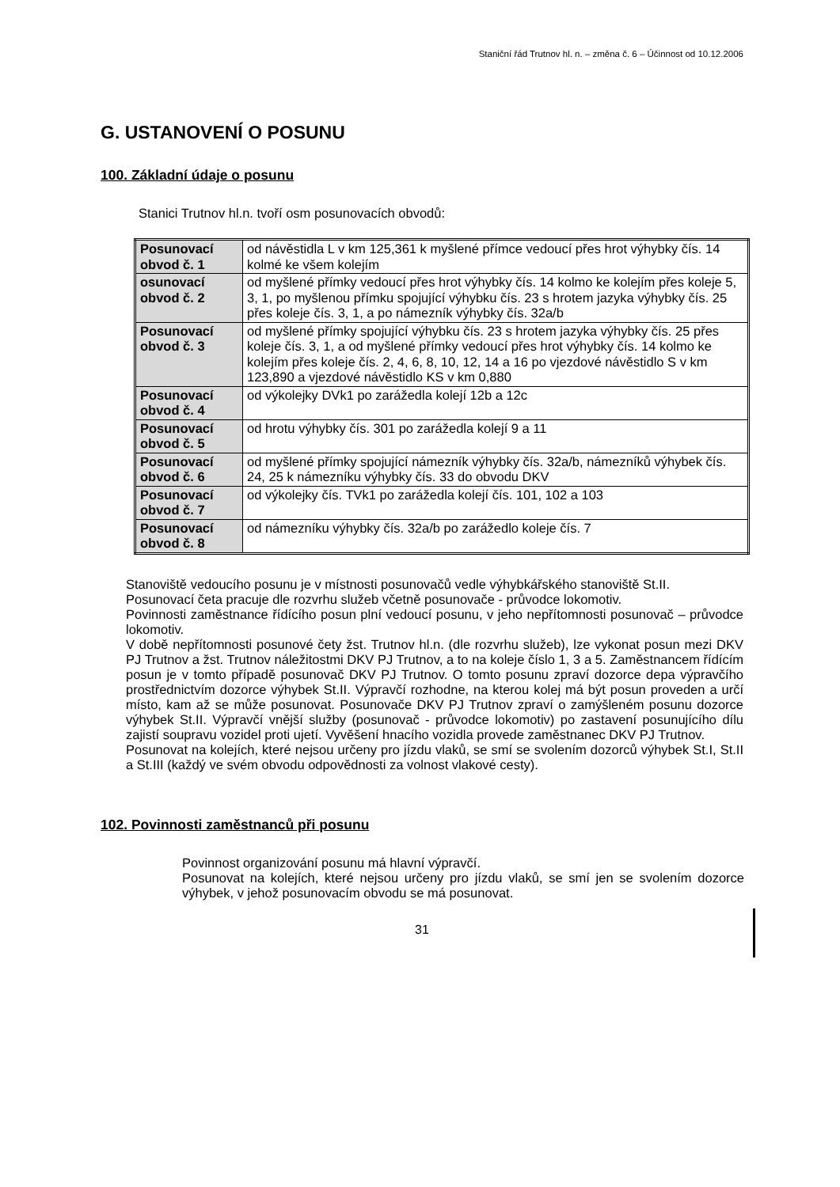Staniční řád Trutnov hl. n. – změna č. 6 – Účinnost od 10.12.2006
G. USTANOVENÍ O POSUNU
100. Základní údaje o posunu
Stanici Trutnov hl.n. tvoří osm posunovacích obvodů:
| Posunovací obvod č. 1 | od návěstidla L v km 125,361 k myšlené přímce vedoucí přes hrot výhybky čís. 14 kolmé ke všem kolejím |
| osunovací obvod č. 2 | od myšlené přímky vedoucí přes hrot výhybky čís. 14 kolmo ke kolejím přes koleje 5, 3, 1, po myšlenou přímku spojující výhybku čís. 23 s hrotem jazyka výhybky čís. 25 přes koleje čís. 3, 1, a po námezník výhybky čís. 32a/b |
| Posunovací obvod č. 3 | od myšlené přímky spojující výhybku čís. 23 s hrotem jazyka výhybky čís. 25 přes koleje čís. 3, 1, a od myšlené přímky vedoucí přes hrot výhybky čís. 14 kolmo ke kolejím přes koleje čís. 2, 4, 6, 8, 10, 12, 14 a 16 po vjezdové návěstidlo S v km 123,890 a vjezdové návěstidlo KS v km 0,880 |
| Posunovací obvod č. 4 | od výkolejky DVk1 po zarážedla kolejí 12b a 12c |
| Posunovací obvod č. 5 | od hrotu výhybky čís. 301 po zarážedla kolejí 9 a 11 |
| Posunovací obvod č. 6 | od myšlené přímky spojující námezník výhybky čís. 32a/b, námezníků výhybek čís. 24, 25 k námezníku výhybky čís. 33 do obvodu DKV |
| Posunovací obvod č. 7 | od výkolejky čís. TVk1 po zarážedla kolejí čís. 101, 102 a 103 |
| Posunovací obvod č. 8 | od námezníku výhybky čís. 32a/b po zarážedlo koleje čís. 7 |
Stanoviště vedoucího posunu je v místnosti posunovačů vedle výhybkářského stanoviště St.II.
Posunovací četa pracuje dle rozvrhu služeb včetně posunovače - průvodce lokomotiv.
Povinnosti zaměstnance řídícího posun plní vedoucí posunu, v jeho nepřítomnosti posunovač – průvodce lokomotiv.
V době nepřítomnosti posunové čety žst. Trutnov hl.n. (dle rozvrhu služeb), lze vykonat posun mezi DKV PJ Trutnov a žst. Trutnov náležitostmi DKV PJ Trutnov, a to na koleje číslo 1, 3 a 5. Zaměstnancem řídícím posun je v tomto případě posunovač DKV PJ Trutnov. O tomto posunu zpraví dozorce depa výpravčího prostřednictvím dozorce výhybek St.II. Výpravčí rozhodne, na kterou kolej má být posun proveden a určí místo, kam až se může posunovat. Posunovače DKV PJ Trutnov zpraví o zamýšleném posunu dozorce výhybek St.II. Výpravčí vnější služby (posunovač - průvodce lokomotiv) po zastavení posunujícího dílu zajistí soupravu vozidel proti ujetí. Vyvěšení hnacího vozidla provede zaměstnanec DKV PJ Trutnov.
Posunovat na kolejích, které nejsou určeny pro jízdu vlaků, se smí se svolením dozorců výhybek St.I, St.II a St.III (každý ve svém obvodu odpovědnosti za volnost vlakové cesty).
102. Povinnosti zaměstnanců při posunu
Povinnost organizování posunu má hlavní výpravčí.
Posunovat na kolejích, které nejsou určeny pro jízdu vlaků, se smí jen se svolením dozorce výhybek, v jehož posunovacím obvodu se má posunovat.
31